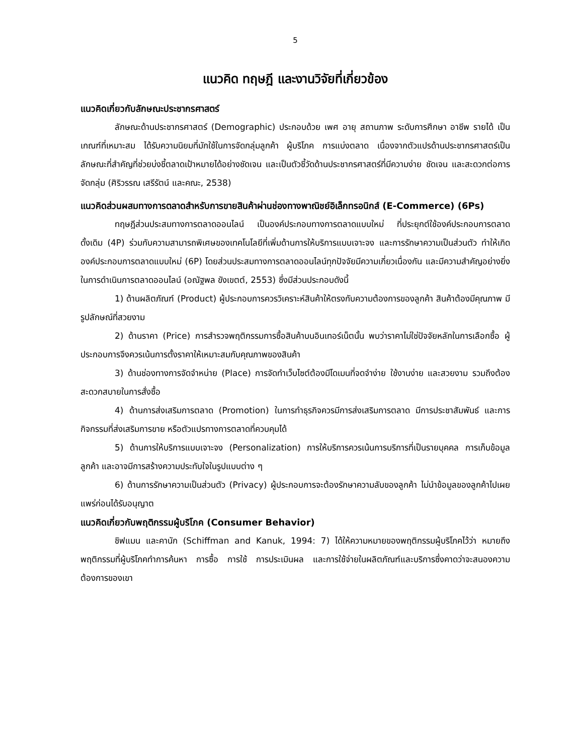5
แนวคิด ทฤษฎี และงานวิจัยที่เกี่ยวข้อง
แนวคิดเกี่ยวกับลักษณะประชากรศาสตร์
ลักษณะด้านประชากรศาสตร์ (Demographic) ประกอบด้วย เพศ อายุ สถานภาพ ระดับการศึกษา อาชีพ รายได้ เป็นเกณฑ์ที่เหมาะสม ได้รับความนิยมที่มักใช้ในการจัดกลุ่มลูกค้า ผู้บริโภค การแบ่งตลาด เนื่องจากตัวแปรด้านประชากรศาสตร์เป็นลักษณะที่สำคัญที่ช่วยบ่งชี้ตลาดเป้าหมายได้อย่างชัดเจน และเป็นตัวชี้วัดด้านประชากรศาสตร์ที่มีความง่าย ชัดเจน และสะดวกต่อการจัดกลุ่ม (ศิริวรรณ เสรีรัตน์ และคณะ, 2538)
แนวคิดส่วนผสมทางการตลาดสำหรับการขายสินค้าผ่านช่องทางพาณิชย์อิเล็กทรอนิกส์ (E-Commerce) (6Ps)
ทฤษฎีส่วนประสมทางการตลาดออนไลน์ เป็นองค์ประกอบทางการตลาดแบบใหม่ ที่ประยุกต์ใช้องค์ประกอบการตลาดดั้งเดิม (4P) ร่วมกับความสามารถพิเศษของเทคโนโลยีที่เพิ่มด้านการให้บริการแบบเจาะจง และการรักษาความเป็นส่วนตัว ทำให้เกิดองค์ประกอบการตลาดแบบใหม่ (6P) โดยส่วนประสมทางการตลาดออนไลน์ทุกปัจจัยมีความเกี่ยวเนื่องกัน และมีความสำคัญอย่างยิ่งในการดำเนินการตลาดออนไลน์ (อณัฐพล ขังเขตต์, 2553) ซึ่งมีส่วนประกอบดังนี้
1) ด้านผลิตภัณฑ์ (Product) ผู้ประกอบการควรวิเคราะห์สินค้าให้ตรงกับความต้องการของลูกค้า สินค้าต้องมีคุณภาพ มีรูปลักษณ์ที่สวยงาม
2) ด้านราคา (Price) การสำรวจพฤติกรรมการซื้อสินค้าบนอินเทอร์เน็ตนั้น พบว่าราคาไม่ใช่ปัจจัยหลักในการเลือกซื้อ ผู้ประกอบการจึงควรเน้นการตั้งราคาให้เหมาะสมกับคุณภาพของสินค้า
3) ด้านช่องทางการจัดจำหน่าย (Place) การจัดทำเว็บไซต์ต้องมีโดเมนที่จดจำง่าย ใช้งานง่าย และสวยงาม รวมถึงต้องสะดวกสบายในการสั่งซื้อ
4) ด้านการส่งเสริมการตลาด (Promotion) ในการทำธุรกิจควรมีการส่งเสริมการตลาด มีการประชาสัมพันธ์ และการกิจกรรมที่ส่งเสริมการขาย หรือตัวแปรทางการตลาดที่ควบคุมได้
5) ด้านการให้บริการแบบเจาะจง (Personalization) การให้บริการควรเน้นการบริการที่เป็นรายบุคคล การเก็บข้อมูลลูกค้า และอาจมีการสร้างความประทับใจในรูปแบบต่าง ๆ
6) ด้านการรักษาความเป็นส่วนตัว (Privacy) ผู้ประกอบการจะต้องรักษาความลับของลูกค้า ไม่นำข้อมูลของลูกค้าไปเผยแพร่ก่อนได้รับอนุญาต
แนวคิดเกี่ยวกับพฤติกรรมผู้บริโภค (Consumer Behavior)
ชิฟแมน และคานัก (Schiffman and Kanuk, 1994: 7) ได้ให้ความหมายของพฤติกรรมผู้บริโภคไว้ว่า หมายถึง พฤติกรรมที่ผู้บริโภคทำการค้นหา การซื้อ การใช้ การประเมินผล และการใช้จ่ายในผลิตภัณฑ์และบริการซึ่งคาดว่าจะสนองความต้องการของเขา